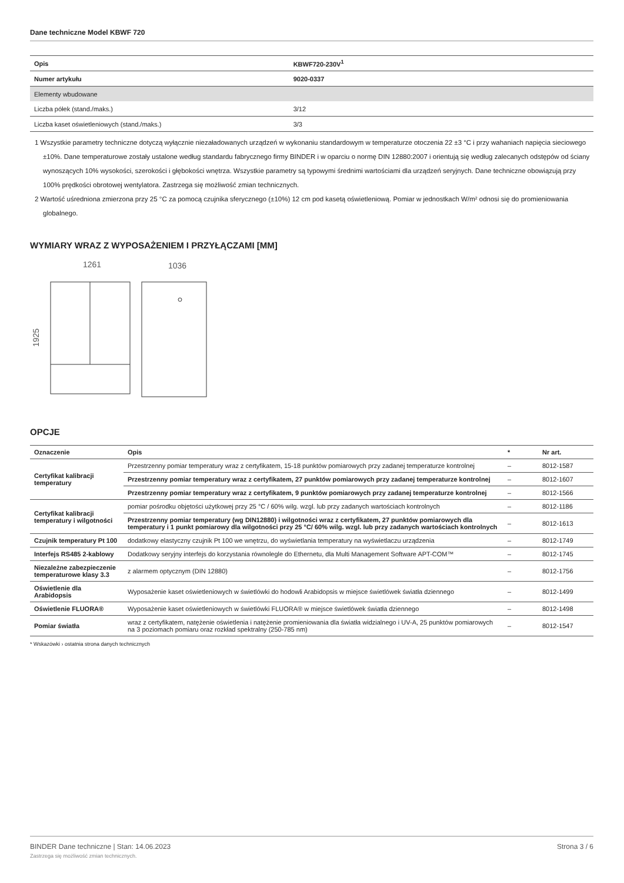Dane techniczne Model KBWF 720
| Opis | KBWF720-230V<sup>1</sup> |
| Numer artykułu | 9020-0337 |
| Elementy wbudowane | |
| Liczba półek (stand./maks.) | 3/12 |
| Liczba kaset oświetleniowych (stand./maks.) | 3/3 |
1 Wszystkie parametry techniczne dotyczą wyłącznie niezaładowanych urządzeń w wykonaniu standardowym w temperaturze otoczenia 22 ±3 °C i przy wahaniach napięcia sieciowego ±10%. Dane temperaturowe zostały ustalone według standardu fabrycznego firmy BINDER i w oparciu o normę DIN 12880:2007 i orientują się według zalecanych odstępów od ściany wynoszących 10% wysokości, szerokości i głębokości wnętrza. Wszystkie parametry są typowymi średnimi wartościami dla urządzeń seryjnych. Dane techniczne obowiązują przy 100% prędkości obrotowej wentylatora. Zastrzega się możliwość zmian technicznych.
2 Wartość uśredniona zmierzona przy 25 °C za pomocą czujnika sferycznego (±10%) 12 cm pod kasetą oświetleniową. Pomiar w jednostkach W/m² odnosi się do promieniowania globalnego.
WYMIARY WRAZ Z WYPOSAŻENIEM I PRZYŁĄCZAMI [MM]
1261
1036
1925
OPCJE
| Oznaczenie | Opis | * | Nr art. |
| --- | --- | --- | --- |
| Certyfikat kalibracji temperatury | Przestrzenny pomiar temperatury wraz z certyfikatem, 15-18 punktów pomiarowych przy zadanej temperaturze kontrolnej | – | 8012-1587 |
| | Przestrzenny pomiar temperatury wraz z certyfikatem, 27 punktów pomiarowych przy zadanej temperaturze kontrolnej | – | 8012-1607 |
| | Przestrzenny pomiar temperatury wraz z certyfikatem, 9 punktów pomiarowych przy zadanej temperaturze kontrolnej | – | 8012-1566 |
| Certyfikat kalibracji temperatury i wilgotności | pomiar pośrodku objętości użytkowej przy 25 °C / 60% wilg. wzgl. lub przy zadanych wartościach kontrolnych | – | 8012-1186 |
| | Przestrzenny pomiar temperatury (wg DIN12880) i wilgotności wraz z certyfikatem, 27 punktów pomiarowych dla temperatury i 1 punkt pomiarowy dla wilgotności przy 25 °C/ 60% wilg. wzgl. lub przy zadanych wartościach kontrolnych | – | 8012-1613 |
| Czujnik temperatury Pt 100 | dodatkowy elastyczny czujnik Pt 100 we wnętrzu, do wyświetlania temperatury na wyświetlaczu urządzenia | – | 8012-1749 |
| Interfejs RS485 2-kablowy | Dodatkowy seryjny interfejs do korzystania równolegle do Ethernetu, dla Multi Management Software APT-COM™ | – | 8012-1745 |
| Niezależne zabezpieczenie temperaturowe klasy 3.3 | z alarmem optycznym (DIN 12880) | – | 8012-1756 |
| Oświetlenie dla Arabidopsis | Wyposażenie kaset oświetleniowych w świetlówki do hodowli Arabidopsis w miejsce świetlówek światła dziennego | – | 8012-1499 |
| Oświetlenie FLUORA® | Wyposażenie kaset oświetleniowych w świetlówki FLUORA® w miejsce świetlówek światła dziennego | – | 8012-1498 |
| Pomiar światła | wraz z certyfikatem, natężenie oświetlenia i natężenie promieniowania dla światła widzialnego i UV-A, 25 punktów pomiarowych na 3 poziomach pomiaru oraz rozkład spektralny (250-785 nm) | – | 8012-1547 |
* Wskazówki › ostatnia strona danych technicznych
BINDER Dane techniczne | Stan: 14.06.2023
Zastrzega się możliwość zmian technicznych.
Strona 3 / 6